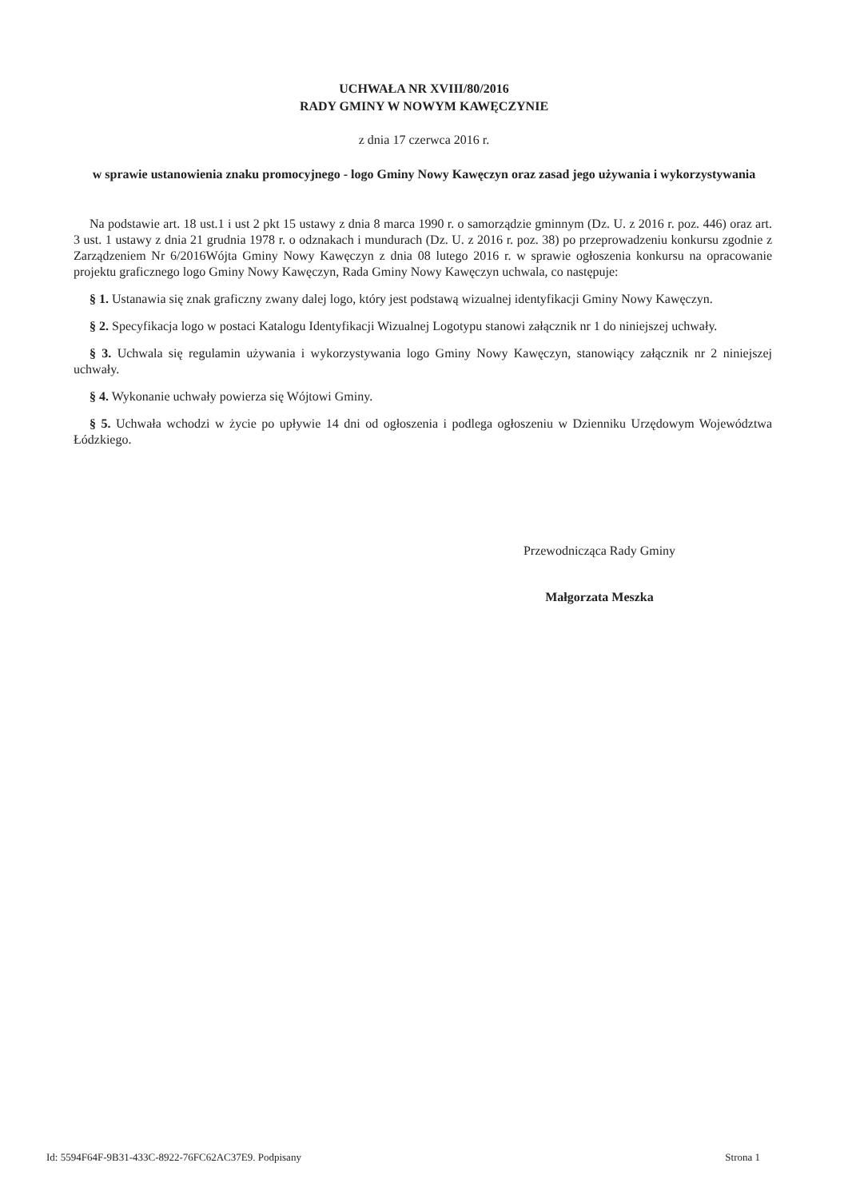UCHWAŁA NR XVIII/80/2016
RADY GMINY W NOWYM KAWĘCZYNIE
z dnia 17 czerwca 2016 r.
w sprawie ustanowienia znaku promocyjnego - logo Gminy Nowy Kawęczyn oraz zasad jego używania i wykorzystywania
Na podstawie art. 18 ust.1 i ust 2 pkt 15 ustawy z dnia 8 marca 1990 r. o samorządzie gminnym (Dz. U. z 2016 r. poz. 446) oraz art. 3 ust. 1 ustawy z dnia 21 grudnia 1978 r. o odznakach i mundurach (Dz. U. z 2016 r. poz. 38) po przeprowadzeniu konkursu zgodnie z Zarządzeniem Nr 6/2016Wójta Gminy Nowy Kawęczyn z dnia 08 lutego 2016 r. w sprawie ogłoszenia konkursu na opracowanie projektu graficznego logo Gminy Nowy Kawęczyn, Rada Gminy Nowy Kawęczyn uchwala, co następuje:
§ 1. Ustanawia się znak graficzny zwany dalej logo, który jest podstawą wizualnej identyfikacji Gminy Nowy Kawęczyn.
§ 2. Specyfikacja logo w postaci Katalogu Identyfikacji Wizualnej Logotypu stanowi załącznik nr 1 do niniejszej uchwały.
§ 3. Uchwala się regulamin używania i wykorzystywania logo Gminy Nowy Kawęczyn, stanowiący załącznik nr 2 niniejszej uchwały.
§ 4. Wykonanie uchwały powierza się Wójtowi Gminy.
§ 5. Uchwała wchodzi w życie po upływie 14 dni od ogłoszenia i podlega ogłoszeniu w Dzienniku Urzędowym Województwa Łódzkiego.
Przewodnicząca Rady Gminy
Małgorzata Meszka
Id: 5594F64F-9B31-433C-8922-76FC62AC37E9. Podpisany Strona 1